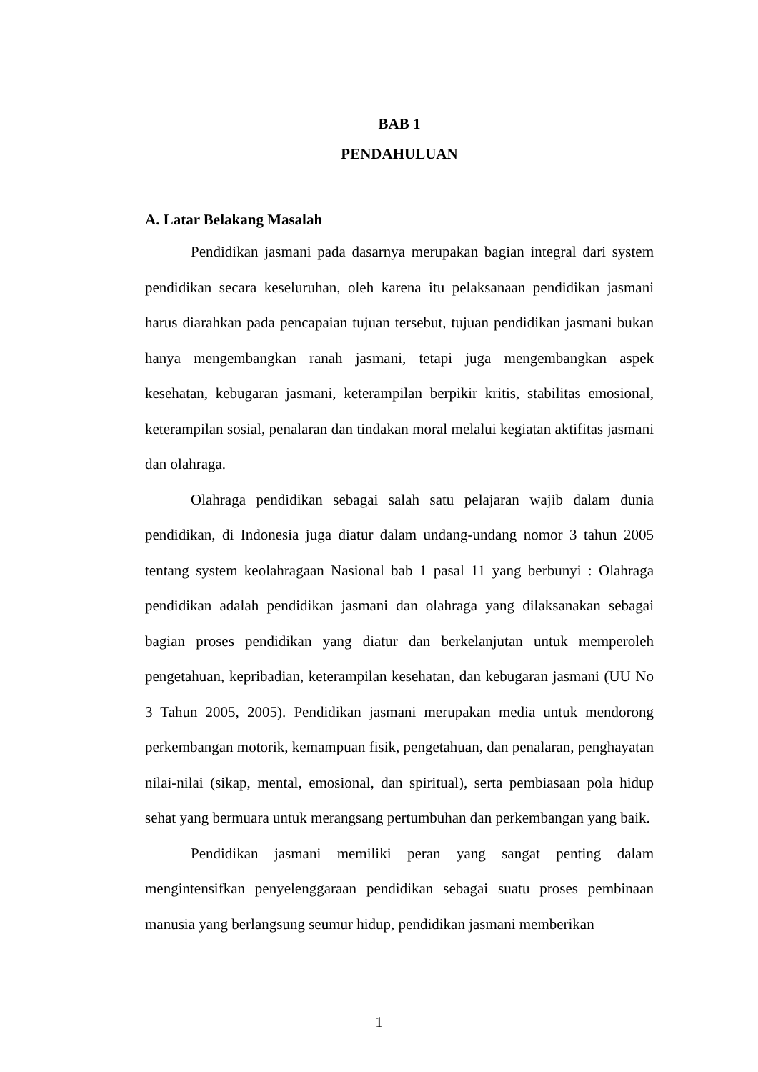BAB 1
PENDAHULUAN
A. Latar Belakang Masalah
Pendidikan jasmani pada dasarnya merupakan bagian integral dari system pendidikan secara keseluruhan, oleh karena itu pelaksanaan pendidikan jasmani harus diarahkan pada pencapaian tujuan tersebut, tujuan pendidikan jasmani bukan hanya mengembangkan ranah jasmani, tetapi juga mengembangkan aspek kesehatan, kebugaran jasmani, keterampilan berpikir kritis, stabilitas emosional, keterampilan sosial, penalaran dan tindakan moral melalui kegiatan aktifitas jasmani dan olahraga.
Olahraga pendidikan sebagai salah satu pelajaran wajib dalam dunia pendidikan, di Indonesia juga diatur dalam undang-undang nomor 3 tahun 2005 tentang system keolahragaan Nasional bab 1 pasal 11 yang berbunyi : Olahraga pendidikan adalah pendidikan jasmani dan olahraga yang dilaksanakan sebagai bagian proses pendidikan yang diatur dan berkelanjutan untuk memperoleh pengetahuan, kepribadian, keterampilan kesehatan, dan kebugaran jasmani (UU No 3 Tahun 2005, 2005). Pendidikan jasmani merupakan media untuk mendorong perkembangan motorik, kemampuan fisik, pengetahuan, dan penalaran, penghayatan nilai-nilai (sikap, mental, emosional, dan spiritual), serta pembiasaan pola hidup sehat yang bermuara untuk merangsang pertumbuhan dan perkembangan yang baik.
Pendidikan jasmani memiliki peran yang sangat penting dalam mengintensifkan penyelenggaraan pendidikan sebagai suatu proses pembinaan manusia yang berlangsung seumur hidup, pendidikan jasmani memberikan
1